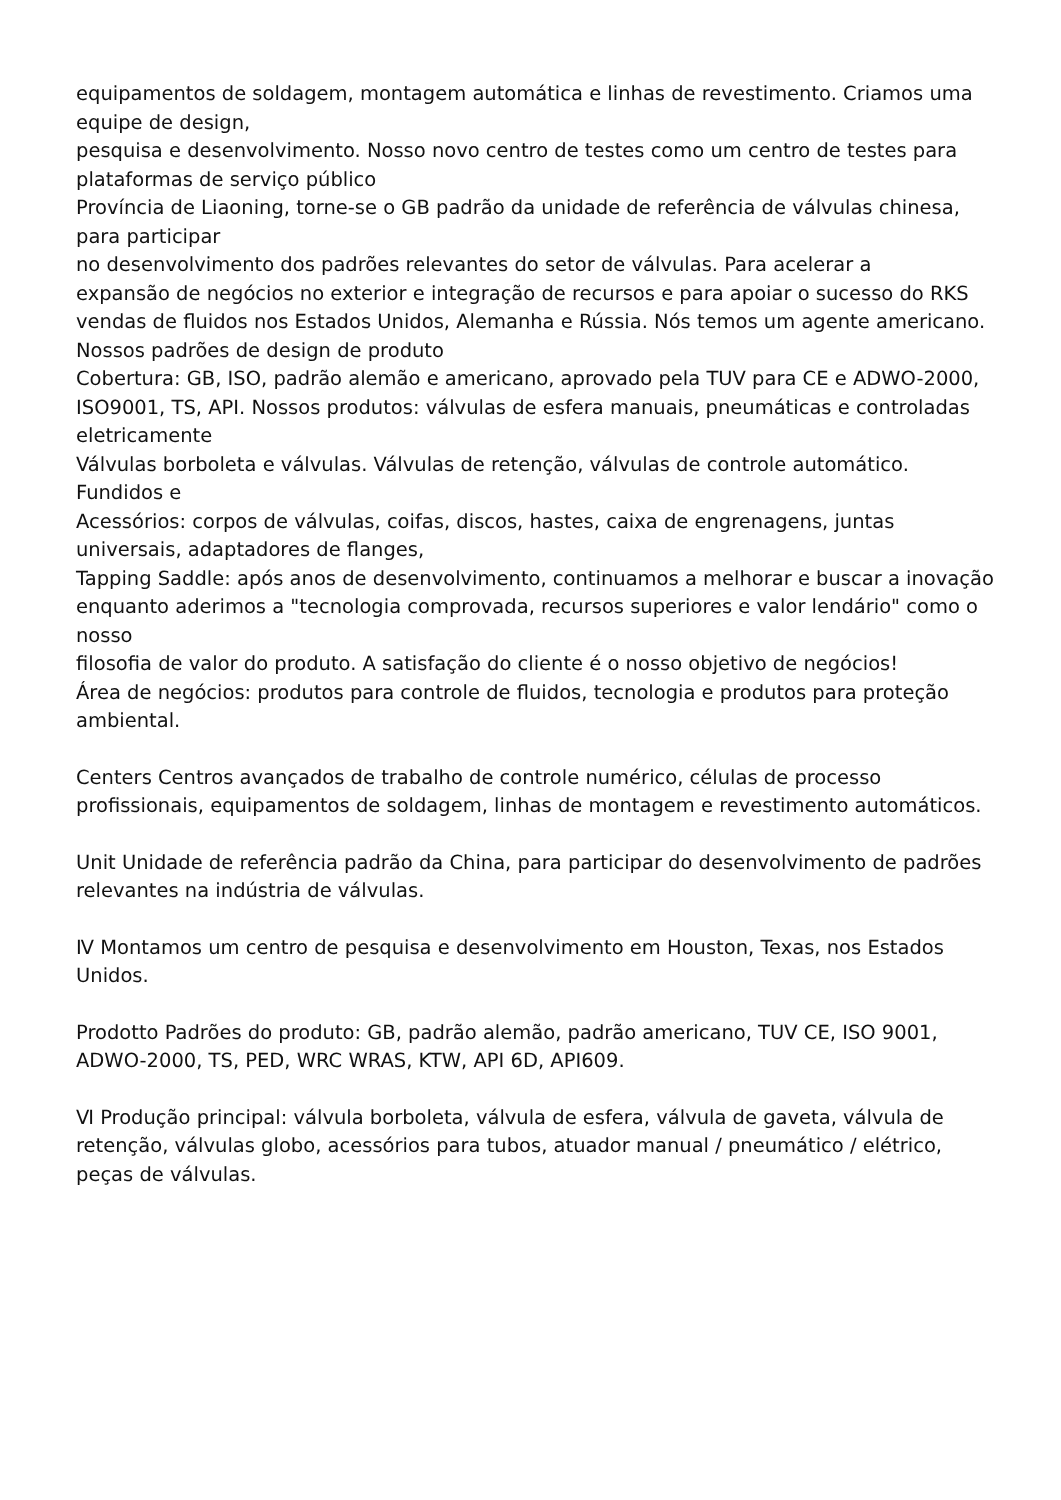equipamentos de soldagem, montagem automática e linhas de revestimento. Criamos uma equipe de design,
pesquisa e desenvolvimento. Nosso novo centro de testes como um centro de testes para plataformas de serviço público
Província de Liaoning, torne-se o GB padrão da unidade de referência de válvulas chinesa, para participar
no desenvolvimento dos padrões relevantes do setor de válvulas. Para acelerar a
expansão de negócios no exterior e integração de recursos e para apoiar o sucesso do RKS
vendas de fluidos nos Estados Unidos, Alemanha e Rússia. Nós temos um agente americano.
Nossos padrões de design de produto
Cobertura: GB, ISO, padrão alemão e americano, aprovado pela TUV para CE e ADWO-2000, ISO9001, TS, API. Nossos produtos: válvulas de esfera manuais, pneumáticas e controladas eletricamente
Válvulas borboleta e válvulas. Válvulas de retenção, válvulas de controle automático. Fundidos e
Acessórios: corpos de válvulas, coifas, discos, hastes, caixa de engrenagens, juntas universais, adaptadores de flanges,
Tapping Saddle: após anos de desenvolvimento, continuamos a melhorar e buscar a inovação enquanto aderimos a "tecnologia comprovada, recursos superiores e valor lendário" como o nosso
filosofia de valor do produto. A satisfação do cliente é o nosso objetivo de negócios!
Área de negócios: produtos para controle de fluidos, tecnologia e produtos para proteção ambiental.
Centers Centros avançados de trabalho de controle numérico, células de processo profissionais, equipamentos de soldagem, linhas de montagem e revestimento automáticos.
Unit Unidade de referência padrão da China, para participar do desenvolvimento de padrões relevantes na indústria de válvulas.
Ⅳ Montamos um centro de pesquisa e desenvolvimento em Houston, Texas, nos Estados Unidos.
Prodotto Padrões do produto: GB, padrão alemão, padrão americano, TUV CE, ISO 9001, ADWO-2000, TS, PED, WRC WRAS, KTW, API 6D, API609.
Ⅵ Produção principal: válvula borboleta, válvula de esfera, válvula de gaveta, válvula de retenção, válvulas globo, acessórios para tubos, atuador manual / pneumático / elétrico, peças de válvulas.